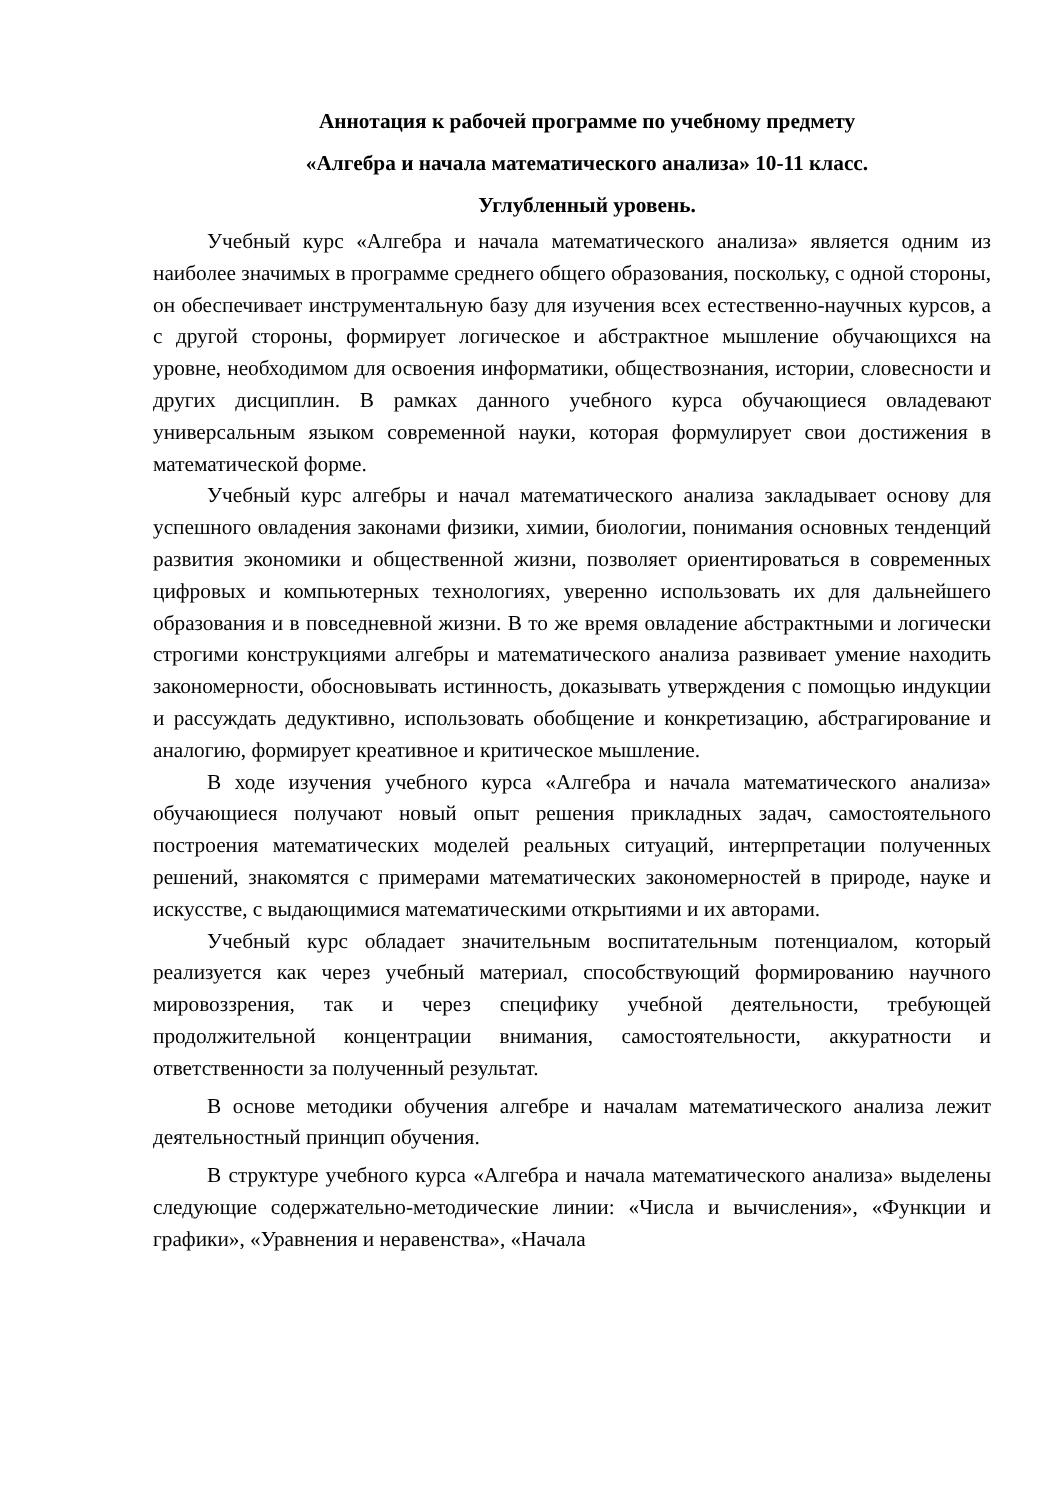Аннотация к рабочей программе по учебному предмету
«Алгебра и начала математического анализа» 10-11 класс.
Углубленный уровень.
Учебный курс «Алгебра и начала математического анализа» является одним из наиболее значимых в программе среднего общего образования, поскольку, с одной стороны, он обеспечивает инструментальную базу для изучения всех естественно-научных курсов, а с другой стороны, формирует логическое и абстрактное мышление обучающихся на уровне, необходимом для освоения информатики, обществознания, истории, словесности и других дисциплин. В рамках данного учебного курса обучающиеся овладевают универсальным языком современной науки, которая формулирует свои достижения в математической форме.
Учебный курс алгебры и начал математического анализа закладывает основу для успешного овладения законами физики, химии, биологии, понимания основных тенденций развития экономики и общественной жизни, позволяет ориентироваться в современных цифровых и компьютерных технологиях, уверенно использовать их для дальнейшего образования и в повседневной жизни. В то же время овладение абстрактными и логически строгими конструкциями алгебры и математического анализа развивает умение находить закономерности, обосновывать истинность, доказывать утверждения с помощью индукции и рассуждать дедуктивно, использовать обобщение и конкретизацию, абстрагирование и аналогию, формирует креативное и критическое мышление.
В ходе изучения учебного курса «Алгебра и начала математического анализа» обучающиеся получают новый опыт решения прикладных задач, самостоятельного построения математических моделей реальных ситуаций, интерпретации полученных решений, знакомятся с примерами математических закономерностей в природе, науке и искусстве, с выдающимися математическими открытиями и их авторами.
Учебный курс обладает значительным воспитательным потенциалом, который реализуется как через учебный материал, способствующий формированию научного мировоззрения, так и через специфику учебной деятельности, требующей продолжительной концентрации внимания, самостоятельности, аккуратности и ответственности за полученный результат.
В основе методики обучения алгебре и началам математического анализа лежит деятельностный принцип обучения.
В структуре учебного курса «Алгебра и начала математического анализа» выделены следующие содержательно-методические линии: «Числа и вычисления», «Функции и графики», «Уравнения и неравенства», «Начала